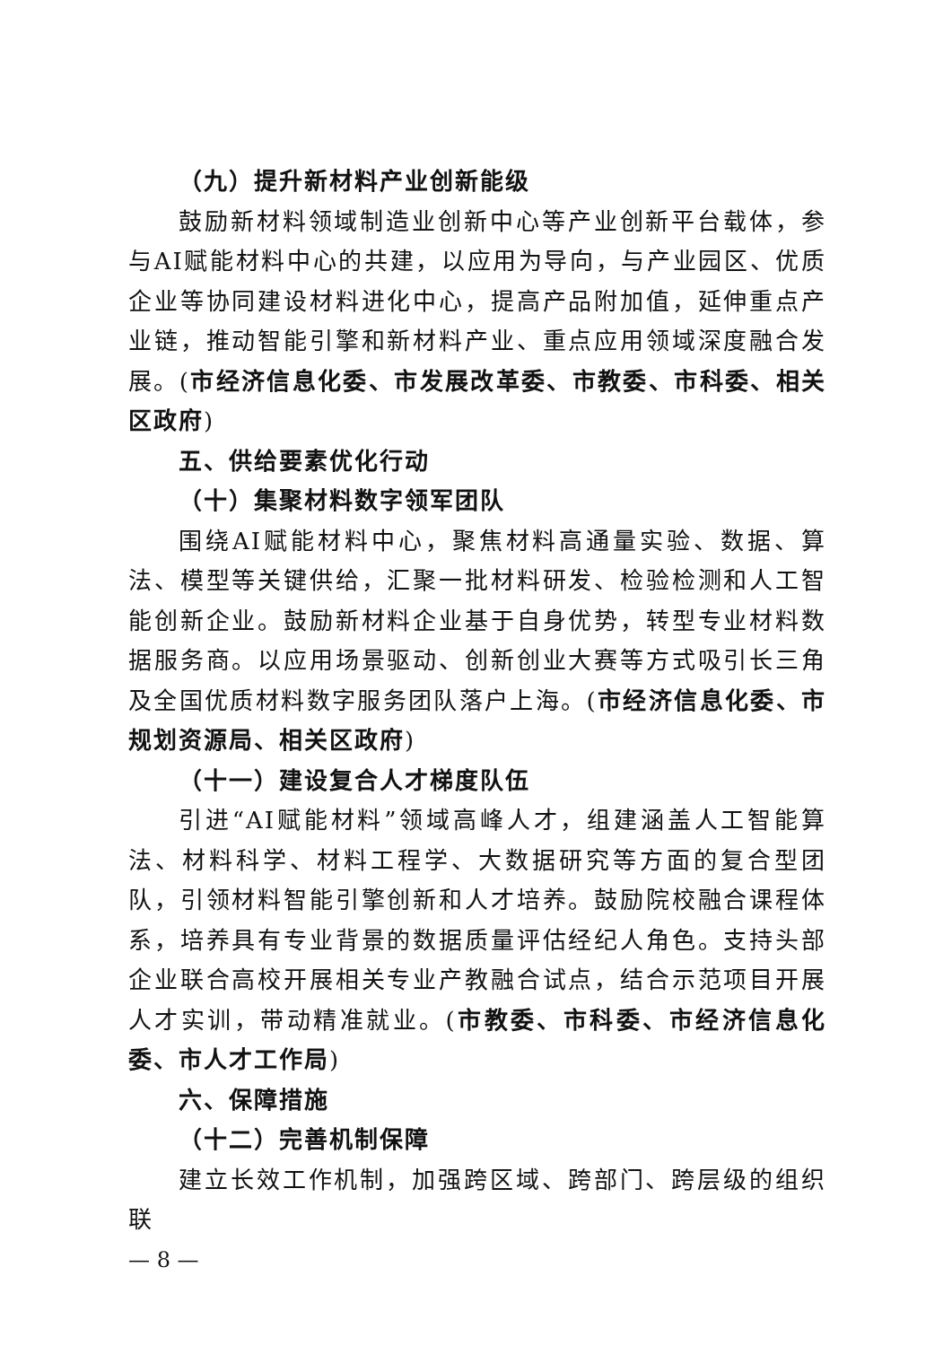（九）提升新材料产业创新能级
鼓励新材料领域制造业创新中心等产业创新平台载体，参与AI赋能材料中心的共建，以应用为导向，与产业园区、优质企业等协同建设材料进化中心，提高产品附加值，延伸重点产业链，推动智能引擎和新材料产业、重点应用领域深度融合发展。(市经济信息化委、市发展改革委、市教委、市科委、相关区政府)
五、供给要素优化行动
（十）集聚材料数字领军团队
围绕AI赋能材料中心，聚焦材料高通量实验、数据、算法、模型等关键供给，汇聚一批材料研发、检验检测和人工智能创新企业。鼓励新材料企业基于自身优势，转型专业材料数据服务商。以应用场景驱动、创新创业大赛等方式吸引长三角及全国优质材料数字服务团队落户上海。(市经济信息化委、市规划资源局、相关区政府)
（十一）建设复合人才梯度队伍
引进“AI赋能材料”领域高峰人才，组建涵盖人工智能算法、材料科学、材料工程学、大数据研究等方面的复合型团队，引领材料智能引擎创新和人才培养。鼓励院校融合课程体系，培养具有专业背景的数据质量评估经纪人角色。支持头部企业联合高校开展相关专业产教融合试点，结合示范项目开展人才实训，带动精准就业。(市教委、市科委、市经济信息化委、市人才工作局)
六、保障措施
（十二）完善机制保障
建立长效工作机制，加强跨区域、跨部门、跨层级的组织联
— 8 —